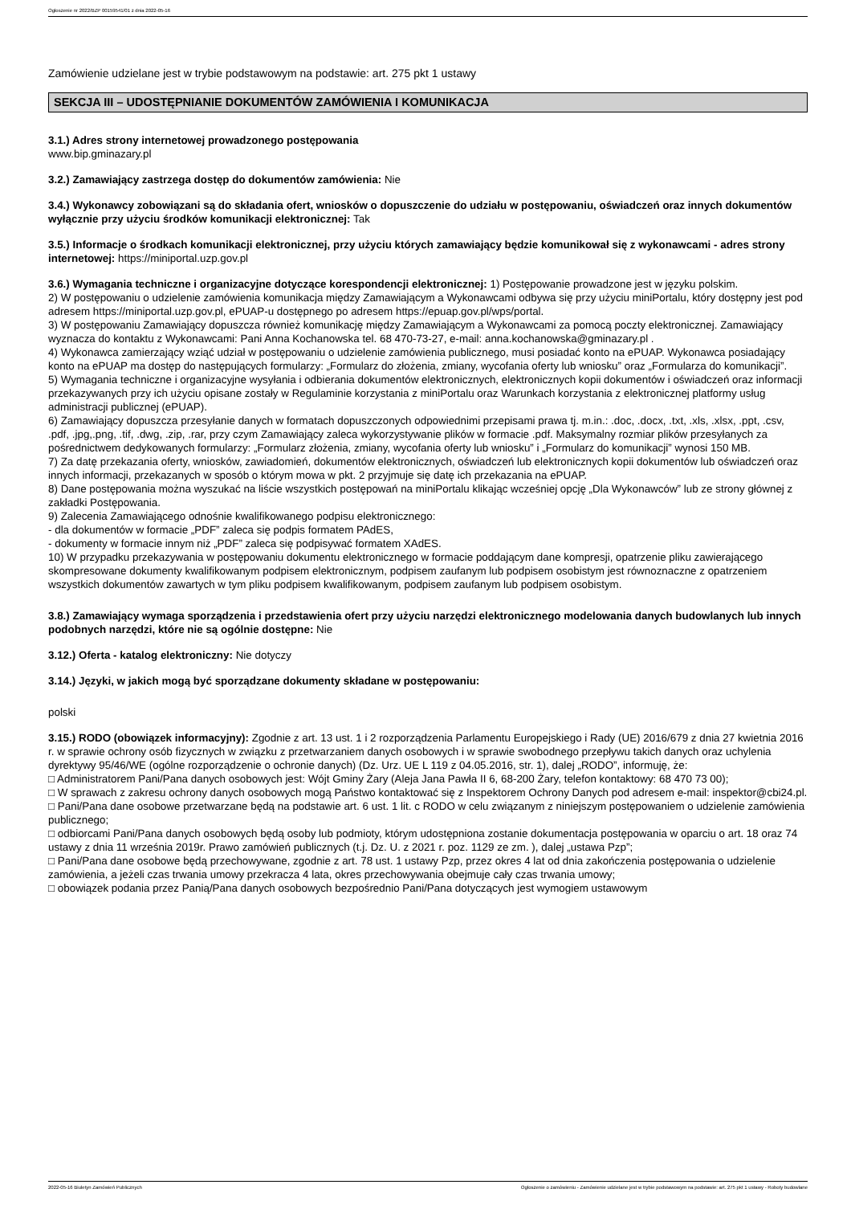Ogłoszenie nr 2022/BZP 00159541/01 z dnia 2022-05-16
Zamówienie udzielane jest w trybie podstawowym na podstawie: art. 275 pkt 1 ustawy
SEKCJA III – UDOSTĘPNIANIE DOKUMENTÓW ZAMÓWIENIA I KOMUNIKACJA
3.1.) Adres strony internetowej prowadzonego postępowania
www.bip.gminazary.pl
3.2.) Zamawiający zastrzega dostęp do dokumentów zamówienia: Nie
3.4.) Wykonawcy zobowiązani są do składania ofert, wniosków o dopuszczenie do udziału w postępowaniu, oświadczeń oraz innych dokumentów wyłącznie przy użyciu środków komunikacji elektronicznej: Tak
3.5.) Informacje o środkach komunikacji elektronicznej, przy użyciu których zamawiający będzie komunikował się z wykonawcami - adres strony internetowej: https://miniportal.uzp.gov.pl
3.6.) Wymagania techniczne i organizacyjne dotyczące korespondencji elektronicznej: 1) Postępowanie prowadzone jest w języku polskim.
2) W postępowaniu o udzielenie zamówienia komunikacja między Zamawiającym a Wykonawcami odbywa się przy użyciu miniPortalu, który dostępny jest pod adresem https://miniportal.uzp.gov.pl, ePUAP-u dostępnego po adresem https://epuap.gov.pl/wps/portal.
3) W postępowaniu Zamawiający dopuszcza również komunikację między Zamawiającym a Wykonawcami za pomocą poczty elektronicznej. Zamawiający wyznacza do kontaktu z Wykonawcami: Pani Anna Kochanowska tel. 68 470-73-27, e-mail: anna.kochanowska@gminazary.pl .
4) Wykonawca zamierzający wziąć udział w postępowaniu o udzielenie zamówienia publicznego, musi posiadać konto na ePUAP. Wykonawca posiadający konto na ePUAP ma dostęp do następujących formularzy: „Formularz do złożenia, zmiany, wycofania oferty lub wniosku” oraz „Formularza do komunikacji”.
5) Wymagania techniczne i organizacyjne wysyłania i odbierania dokumentów elektronicznych, elektronicznych kopii dokumentów i oświadczeń oraz informacji przekazywanych przy ich użyciu opisane zostały w Regulaminie korzystania z miniPortalu oraz Warunkach korzystania z elektronicznej platformy usług administracji publicznej (ePUAP).
6) Zamawiający dopuszcza przesyłanie danych w formatach dopuszczonych odpowiednimi przepisami prawa tj. m.in.: .doc, .docx, .txt, .xls, .xlsx, .ppt, .csv, .pdf, .jpg,.png, .tif, .dwg, .zip, .rar, przy czym Zamawiający zaleca wykorzystywanie plików w formacie .pdf. Maksymalny rozmiar plików przesyłanych za pośrednictwem dedykowanych formularzy: „Formularz złożenia, zmiany, wycofania oferty lub wniosku” i „Formularz do komunikacji” wynosi 150 MB.
7) Za datę przekazania oferty, wniosków, zawiadomień, dokumentów elektronicznych, oświadczeń lub elektronicznych kopii dokumentów lub oświadczeń oraz innych informacji, przekazanych w sposób o którym mowa w pkt. 2 przyjmuje się datę ich przekazania na ePUAP.
8) Dane postępowania można wyszukać na liście wszystkich postępowań na miniPortalu klikając wcześniej opcję „Dla Wykonawców” lub ze strony głównej z zakładki Postępowania.
9) Zalecenia Zamawiającego odnośnie kwalifikowanego podpisu elektronicznego:
- dla dokumentów w formacie „PDF” zaleca się podpis formatem PAdES,
- dokumenty w formacie innym niż „PDF” zaleca się podpisywać formatem XAdES.
10) W przypadku przekazywania w postępowaniu dokumentu elektronicznego w formacie poddającym dane kompresji, opatrzenie pliku zawierającego skompresowane dokumenty kwalifikowanym podpisem elektronicznym, podpisem zaufanym lub podpisem osobistym jest równoznaczne z opatrzeniem wszystkich dokumentów zawartych w tym pliku podpisem kwalifikowanym, podpisem zaufanym lub podpisem osobistym.
3.8.) Zamawiający wymaga sporządzenia i przedstawienia ofert przy użyciu narzędzi elektronicznego modelowania danych budowlanych lub innych podobnych narzędzi, które nie są ogólnie dostępne: Nie
3.12.) Oferta - katalog elektroniczny: Nie dotyczy
3.14.) Języki, w jakich mogą być sporządzane dokumenty składane w postępowaniu:
polski
3.15.) RODO (obowiązek informacyjny): Zgodnie z art. 13 ust. 1 i 2 rozporządzenia Parlamentu Europejskiego i Rady (UE) 2016/679 z dnia 27 kwietnia 2016 r. w sprawie ochrony osób fizycznych w związku z przetwarzaniem danych osobowych i w sprawie swobodnego przepływu takich danych oraz uchylenia dyrektywy 95/46/WE (ogólne rozporządzenie o ochronie danych) (Dz. Urz. UE L 119 z 04.05.2016, str. 1), dalej „RODO”, informuję, że:
□ Administratorem Pani/Pana danych osobowych jest: Wójt Gminy Żary (Aleja Jana Pawła II 6, 68-200 Żary, telefon kontaktowy: 68 470 73 00);
□ W sprawach z zakresu ochrony danych osobowych mogą Państwo kontaktować się z Inspektorem Ochrony Danych pod adresem e-mail: inspektor@cbi24.pl.
□ Pani/Pana dane osobowe przetwarzane będą na podstawie art. 6 ust. 1 lit. c RODO w celu związanym z niniejszym postępowaniem o udzielenie zamówienia publicznego;
□ odbiorcami Pani/Pana danych osobowych będą osoby lub podmioty, którym udostępniona zostanie dokumentacja postępowania w oparciu o art. 18 oraz 74 ustawy z dnia 11 września 2019r. Prawo zamówień publicznych (t.j. Dz. U. z 2021 r. poz. 1129 ze zm. ), dalej „ustawa Pzp”;
□ Pani/Pana dane osobowe będą przechowywane, zgodnie z art. 78 ust. 1 ustawy Pzp, przez okres 4 lat od dnia zakończenia postępowania o udzielenie zamówienia, a jeżeli czas trwania umowy przekracza 4 lata, okres przechowywania obejmuje cały czas trwania umowy;
□ obowiązek podania przez Panią/Pana danych osobowych bezpośrednio Pani/Pana dotyczących jest wymogiem ustawowym
2022-05-16 Biuletyn Zamówień Publicznych Ogłoszenie o zamówieniu - Zamówienie udzielane jest w trybie podstawowym na podstawie: art. 275 pkt 1 ustawy - Roboty budowlane